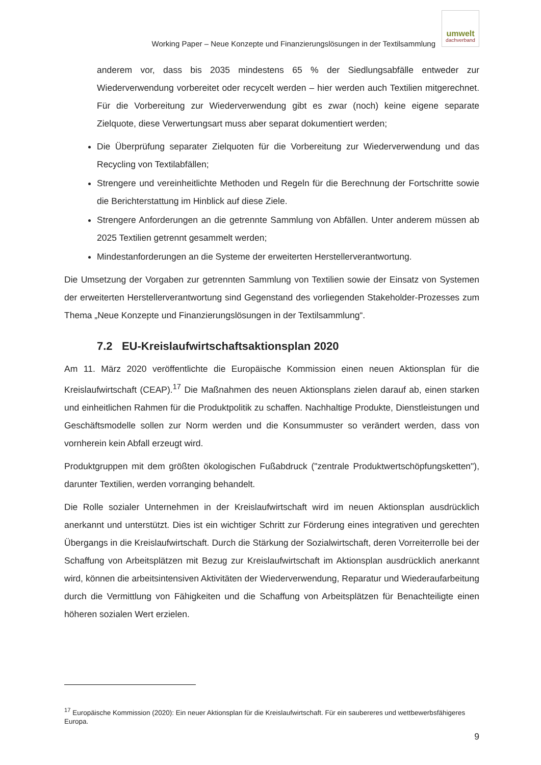Working Paper – Neue Konzepte und Finanzierungslösungen in der Textilsammlung
umwelt
dachverband
anderem vor, dass bis 2035 mindestens 65 % der Siedlungsabfälle entweder zur Wiederverwendung vorbereitet oder recycelt werden – hier werden auch Textilien mitgerechnet. Für die Vorbereitung zur Wiederverwendung gibt es zwar (noch) keine eigene separate Zielquote, diese Verwertungsart muss aber separat dokumentiert werden;
Die Überprüfung separater Zielquoten für die Vorbereitung zur Wiederverwendung und das Recycling von Textilabfällen;
Strengere und vereinheitlichte Methoden und Regeln für die Berechnung der Fortschritte sowie die Berichterstattung im Hinblick auf diese Ziele.
Strengere Anforderungen an die getrennte Sammlung von Abfällen. Unter anderem müssen ab 2025 Textilien getrennt gesammelt werden;
Mindestanforderungen an die Systeme der erweiterten Herstellerverantwortung.
Die Umsetzung der Vorgaben zur getrennten Sammlung von Textilien sowie der Einsatz von Systemen der erweiterten Herstellerverantwortung sind Gegenstand des vorliegenden Stakeholder-Prozesses zum Thema „Neue Konzepte und Finanzierungslösungen in der Textilsammlung“.
7.2 EU-Kreislaufwirtschaftsaktionsplan 2020
Am 11. März 2020 veröffentlichte die Europäische Kommission einen neuen Aktionsplan für die Kreislaufwirtschaft (CEAP).<sup>17</sup> Die Maßnahmen des neuen Aktionsplans zielen darauf ab, einen starken und einheitlichen Rahmen für die Produktpolitik zu schaffen. Nachhaltige Produkte, Dienstleistungen und Geschäftsmodelle sollen zur Norm werden und die Konsummuster so verändert werden, dass von vornherein kein Abfall erzeugt wird.
Produktgruppen mit dem größten ökologischen Fußabdruck ("zentrale Produktwertschöpfungsketten"), darunter Textilien, werden vorranging behandelt.
Die Rolle sozialer Unternehmen in der Kreislaufwirtschaft wird im neuen Aktionsplan ausdrücklich anerkannt und unterstützt. Dies ist ein wichtiger Schritt zur Förderung eines integrativen und gerechten Übergangs in die Kreislaufwirtschaft. Durch die Stärkung der Sozialwirtschaft, deren Vorreiterrolle bei der Schaffung von Arbeitsplätzen mit Bezug zur Kreislaufwirtschaft im Aktionsplan ausdrücklich anerkannt wird, können die arbeitsintensiven Aktivitäten der Wiederverwendung, Reparatur und Wiederaufarbeitung durch die Vermittlung von Fähigkeiten und die Schaffung von Arbeitsplätzen für Benachteiligte einen höheren sozialen Wert erzielen.
<sup>17</sup> Europäische Kommission (2020): Ein neuer Aktionsplan für die Kreislaufwirtschaft. Für ein saubereres und wettbewerbsfähigeres Europa.
9